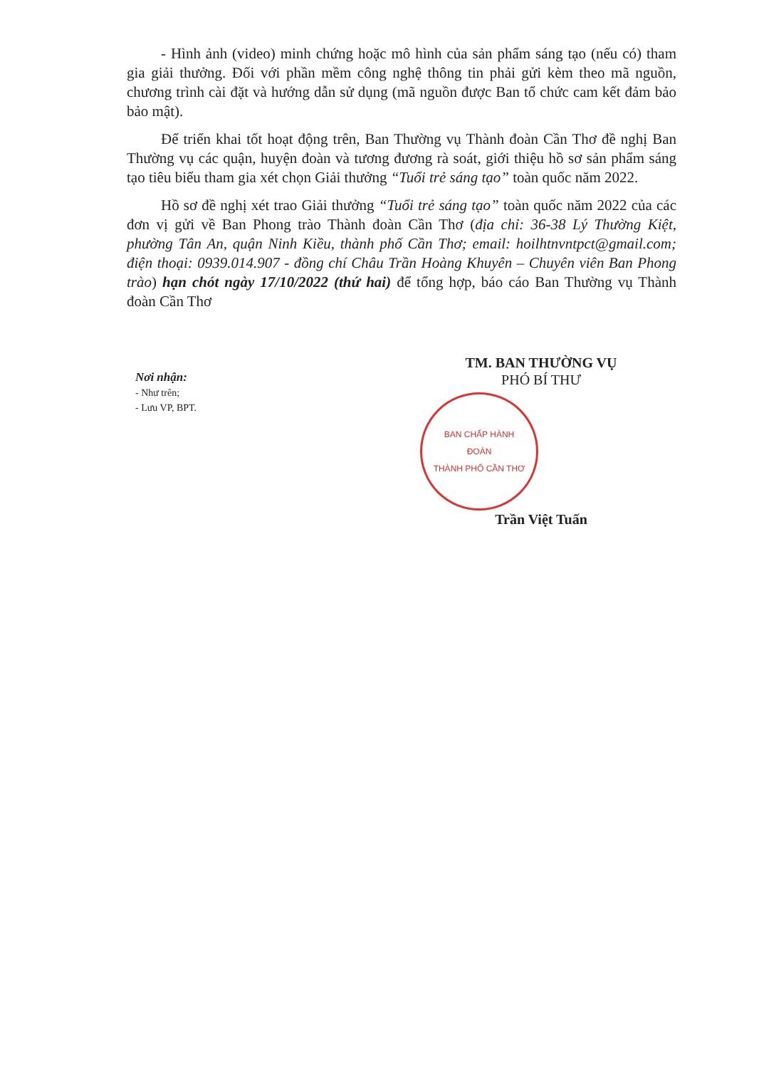- Hình ảnh (video) minh chứng hoặc mô hình của sản phẩm sáng tạo (nếu có) tham gia giải thưởng. Đối với phần mềm công nghệ thông tin phải gửi kèm theo mã nguồn, chương trình cài đặt và hướng dẫn sử dụng (mã nguồn được Ban tổ chức cam kết đảm bảo bảo mật).
Để triển khai tốt hoạt động trên, Ban Thường vụ Thành đoàn Cần Thơ đề nghị Ban Thường vụ các quận, huyện đoàn và tương đương rà soát, giới thiệu hồ sơ sản phẩm sáng tạo tiêu biểu tham gia xét chọn Giải thưởng “Tuổi trẻ sáng tạo” toàn quốc năm 2022.
Hồ sơ đề nghị xét trao Giải thưởng “Tuổi trẻ sáng tạo” toàn quốc năm 2022 của các đơn vị gửi về Ban Phong trào Thành đoàn Cần Thơ (địa chỉ: 36-38 Lý Thường Kiệt, phường Tân An, quận Ninh Kiều, thành phố Cần Thơ; email: hoilhtnvntpct@gmail.com; điện thoại: 0939.014.907 - đồng chí Châu Trần Hoàng Khuyên – Chuyên viên Ban Phong trào) hạn chót ngày 17/10/2022 (thứ hai) để tổng hợp, báo cáo Ban Thường vụ Thành đoàn Cần Thơ
Nơi nhận:
- Như trên;
- Lưu VP, BPT.
TM. BAN THƯỜNG VỤ
PHÓ BÍ THƯ
BAN CHẤP HÀNH
ĐOÀN
THÀNH PHỐ CẦN THƠ
Trần Việt Tuấn